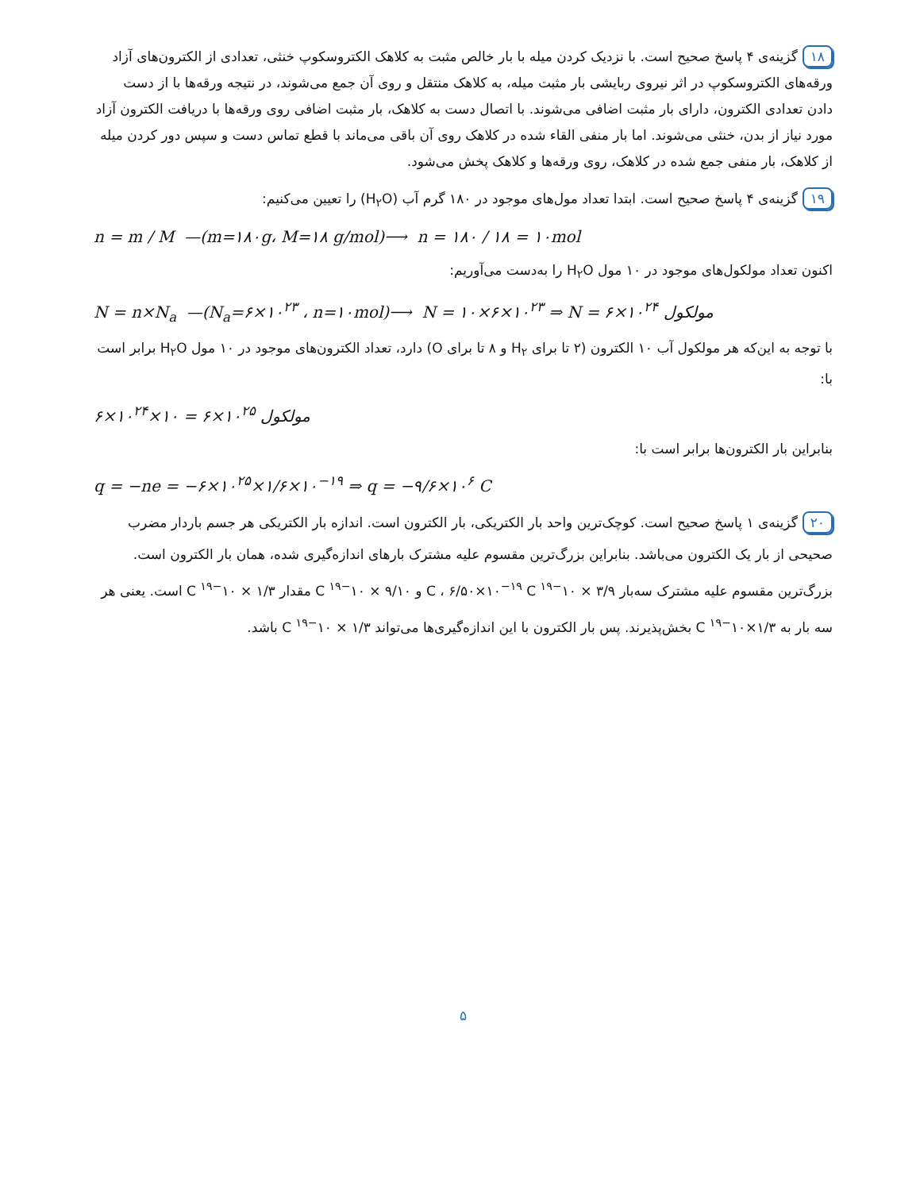۱۸ گزینه‌ی ۴ پاسخ صحیح است. با نزدیک کردن میله با بار خالص مثبت به کلاهک الکتروسکوپ خنثی، تعدادی از الکترون‌های آزاد ورقه‌های الکتروسکوپ در اثر نیروی ربایشی بار مثبت میله، به کلاهک منتقل و روی آن جمع می‌شوند، در نتیجه ورقه‌ها با از دست دادن تعدادی الکترون، دارای بار مثبت اضافی می‌شوند. با اتصال دست به کلاهک، بار مثبت اضافی روی ورقه‌ها با دریافت الکترون آزاد مورد نیاز از بدن، خنثی می‌شوند. اما بار منفی القاء شده در کلاهک روی آن باقی می‌ماند با قطع تماس دست و سپس دور کردن میله از کلاهک، بار منفی جمع شده در کلاهک، روی ورقه‌ها و کلاهک پخش می‌شود.
۱۹ گزینه‌ی ۴ پاسخ صحیح است. ابتدا تعداد مول‌های موجود در ۱۸۰ گرم آب (H<sub>۲</sub>O) را تعیین می‌کنیم:
n = m / M —(m=۱۸۰g، M=۱۸ g/mol)⟶ n = ۱۸۰ / ۱۸ = ۱۰mol
اکنون تعداد مولکول‌های موجود در ۱۰ مول H<sub>۲</sub>O را به‌دست می‌آوریم:
N = n×N<sub>a</sub> —(N<sub>a</sub>=۶×۱۰<sup>۲۳</sup> ، n=۱۰mol)⟶ N = ۱۰×۶×۱۰<sup>۲۳</sup> ⇒ N = ۶×۱۰<sup>۲۴</sup> مولکول
با توجه به این‌که هر مولکول آب ۱۰ الکترون (۲ تا برای H<sub>۲</sub> و ۸ تا برای O) دارد، تعداد الکترون‌های موجود در ۱۰ مول H<sub>۲</sub>O برابر است با:
۶×۱۰<sup>۲۴</sup>×۱۰ = ۶×۱۰<sup>۲۵</sup> مولکول
بنابراین بار الکترون‌ها برابر است با:
q = −ne = −۶×۱۰<sup>۲۵</sup>×۱/۶×۱۰<sup>−۱۹</sup> ⇒ q = −۹/۶×۱۰<sup>۶</sup> C
۲۰ گزینه‌ی ۱ پاسخ صحیح است. کوچک‌ترین واحد بار الکتریکی، بار الکترون است. اندازه بار الکتریکی هر جسم باردار مضرب صحیحی از بار یک الکترون می‌باشد. بنابراین بزرگ‌ترین مقسوم علیه مشترک بارهای اندازه‌گیری شده، همان بار الکترون است. بزرگ‌ترین مقسوم علیه مشترک سه‌بار ۳/۹ × ۱۰<sup>−۱۹</sup> C ، ۶/۵۰×۱۰<sup>−۱۹</sup> C و ۹/۱۰ × ۱۰<sup>−۱۹</sup> C مقدار ۱/۳ × ۱۰<sup>−۱۹</sup> C است. یعنی هر سه بار به ۱/۳×۱۰<sup>−۱۹</sup> C بخش‌پذیرند. پس بار الکترون با این اندازه‌گیری‌ها می‌تواند ۱/۳ × ۱۰<sup>−۱۹</sup> C باشد.
۵